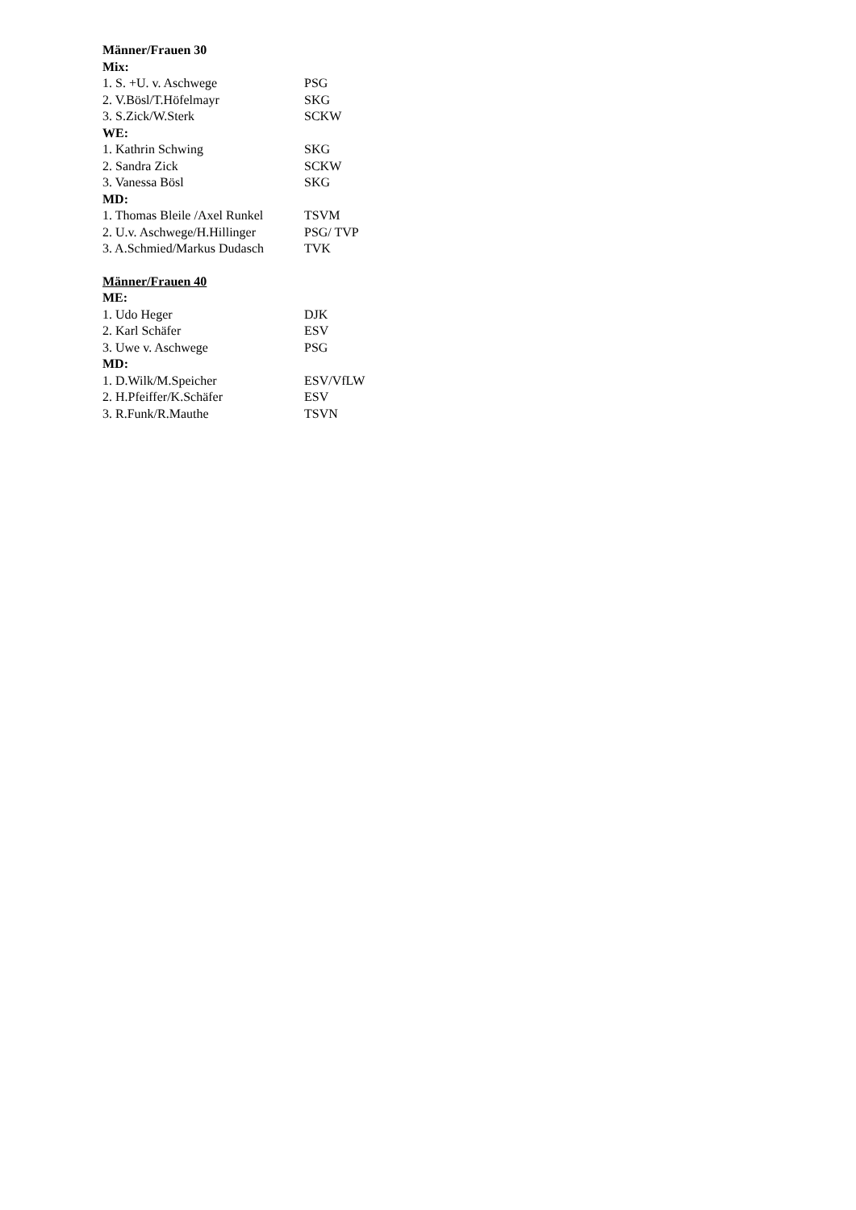Männer/Frauen 30
Mix:
1. S. +U. v. Aschwege PSG
2. V.Bösl/T.Höfelmayr SKG
3. S.Zick/W.Sterk SCKW
WE:
1. Kathrin Schwing SKG
2. Sandra Zick SCKW
3. Vanessa Bösl SKG
MD:
1. Thomas Bleile /Axel Runkel TSVM
2. U.v. Aschwege/H.Hillinger PSG/ TVP
3. A.Schmied/Markus Dudasch TVK
Männer/Frauen 40
ME:
1. Udo Heger DJK
2. Karl Schäfer ESV
3. Uwe v. Aschwege PSG
MD:
1. D.Wilk/M.Speicher ESV/VfLW
2. H.Pfeiffer/K.Schäfer ESV
3. R.Funk/R.Mauthe TSVN